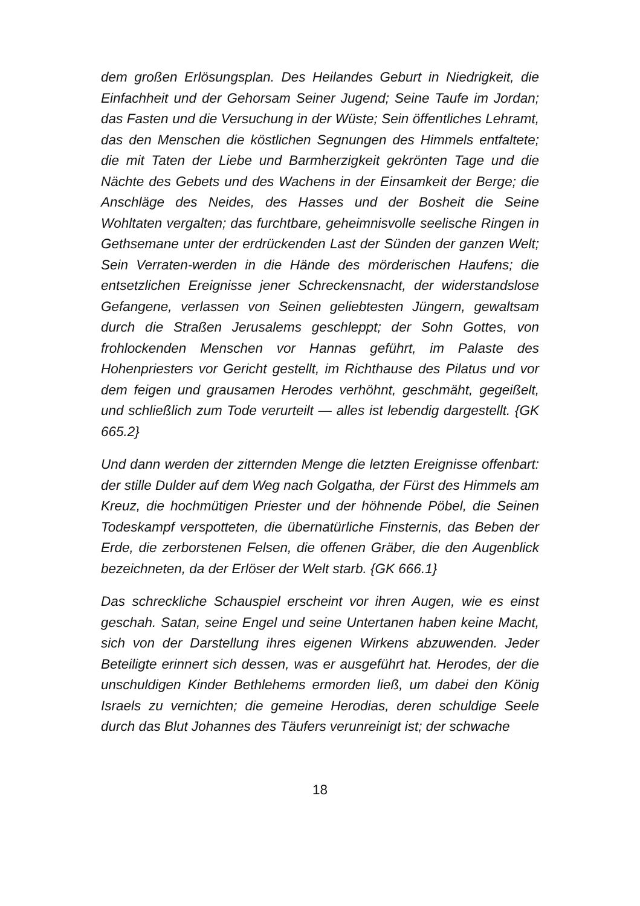dem großen Erlösungsplan. Des Heilandes Geburt in Niedrigkeit, die Einfachheit und der Gehorsam Seiner Jugend; Seine Taufe im Jordan; das Fasten und die Versuchung in der Wüste; Sein öffentliches Lehramt, das den Menschen die köstlichen Segnungen des Himmels entfaltete; die mit Taten der Liebe und Barmherzigkeit gekrönten Tage und die Nächte des Gebets und des Wachens in der Einsamkeit der Berge; die Anschläge des Neides, des Hasses und der Bosheit die Seine Wohltaten vergalten; das furchtbare, geheimnisvolle seelische Ringen in Gethsemane unter der erdrückenden Last der Sünden der ganzen Welt; Sein Verraten-werden in die Hände des mörderischen Haufens; die entsetzlichen Ereignisse jener Schreckensnacht, der widerstandslose Gefangene, verlassen von Seinen geliebtesten Jüngern, gewaltsam durch die Straßen Jerusalems geschleppt; der Sohn Gottes, von frohlockenden Menschen vor Hannas geführt, im Palaste des Hohenpriesters vor Gericht gestellt, im Richthause des Pilatus und vor dem feigen und grausamen Herodes verhöhnt, geschmäht, gegeißelt, und schließlich zum Tode verurteilt — alles ist lebendig dargestellt. {GK 665.2}
Und dann werden der zitternden Menge die letzten Ereignisse offenbart: der stille Dulder auf dem Weg nach Golgatha, der Fürst des Himmels am Kreuz, die hochmütigen Priester und der höhnende Pöbel, die Seinen Todeskampf verspotteten, die übernatürliche Finsternis, das Beben der Erde, die zerborstenen Felsen, die offenen Gräber, die den Augenblick bezeichneten, da der Erlöser der Welt starb. {GK 666.1}
Das schreckliche Schauspiel erscheint vor ihren Augen, wie es einst geschah. Satan, seine Engel und seine Untertanen haben keine Macht, sich von der Darstellung ihres eigenen Wirkens abzuwenden. Jeder Beteiligte erinnert sich dessen, was er ausgeführt hat. Herodes, der die unschuldigen Kinder Bethlehems ermorden ließ, um dabei den König Israels zu vernichten; die gemeine Herodias, deren schuldige Seele durch das Blut Johannes des Täufers verunreinigt ist; der schwache
18